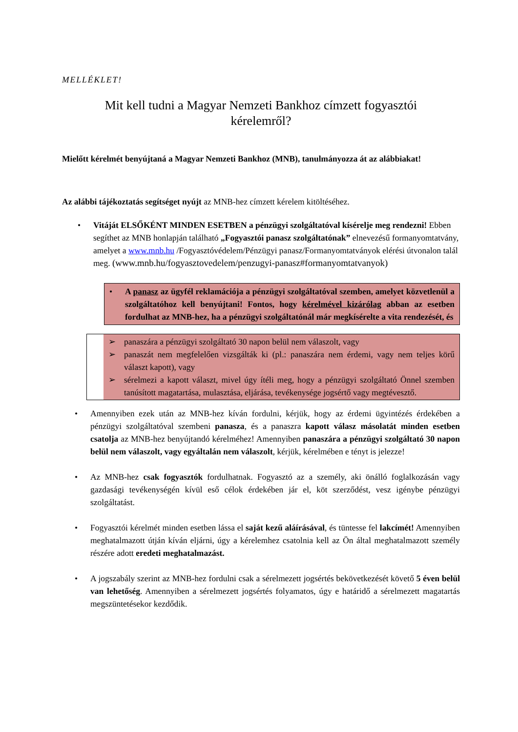MELLÉKLET!
Mit kell tudni a Magyar Nemzeti Bankhoz címzett fogyasztói
kérelemről?
Mielőtt kérelmét benyújtaná a Magyar Nemzeti Bankhoz (MNB), tanulmányozza át az alábbiakat!
Az alábbi tájékoztatás segítséget nyújt az MNB-hez címzett kérelem kitöltéséhez.
• Vitáját ELSŐKÉNT MINDEN ESETBEN a pénzügyi szolgáltatóval kísérelje meg rendezni! Ebben segíthet az MNB honlapján található „Fogyasztói panasz szolgáltatónak” elnevezésű formanyomtatvány, amelyet a www.mnb.hu /Fogyasztóvédelem/Pénzügyi panasz/Formanyomtatványok elérési útvonalon talál meg. (www.mnb.hu/fogyasztovedelem/penzugyi-panasz#formanyomtatvanyok)
• A panasz az ügyfél reklamációja a pénzügyi szolgáltatóval szemben, amelyet közvetlenül a szolgáltatóhoz kell benyújtani! Fontos, hogy kérelmével kizárólag abban az esetben fordulhat az MNB-hez, ha a pénzügyi szolgáltatónál már megkísérelte a vita rendezését, és
➢ panaszára a pénzügyi szolgáltató 30 napon belül nem válaszolt, vagy
➢ panaszát nem megfelelően vizsgálták ki (pl.: panaszára nem érdemi, vagy nem teljes körű választ kapott), vagy
➢ sérelmezi a kapott választ, mivel úgy ítéli meg, hogy a pénzügyi szolgáltató Önnel szemben tanúsított magatartása, mulasztása, eljárása, tevékenysége jogsértő vagy megtévesztő.
• Amennyiben ezek után az MNB-hez kíván fordulni, kérjük, hogy az érdemi ügyintézés érdekében a pénzügyi szolgáltatóval szembeni panasza, és a panaszra kapott válasz másolatát minden esetben csatolja az MNB-hez benyújtandó kérelméhez! Amennyiben panaszára a pénzügyi szolgáltató 30 napon belül nem válaszolt, vagy egyáltalán nem válaszolt, kérjük, kérelmében e tényt is jelezze!
• Az MNB-hez csak fogyasztók fordulhatnak. Fogyasztó az a személy, aki önálló foglalkozásán vagy gazdasági tevékenységén kívül eső célok érdekében jár el, köt szerződést, vesz igénybe pénzügyi szolgáltatást.
• Fogyasztói kérelmét minden esetben lássa el saját kezű aláírásával, és tüntesse fel lakcímét! Amennyiben meghatalmazott útján kíván eljárni, úgy a kérelemhez csatolnia kell az Ön által meghatalmazott személy részére adott eredeti meghatalmazást.
• A jogszabály szerint az MNB-hez fordulni csak a sérelmezett jogsértés bekövetkezését követő 5 éven belül van lehetőség. Amennyiben a sérelmezett jogsértés folyamatos, úgy e határidő a sérelmezett magatartás megszüntetésekor kezdődik.